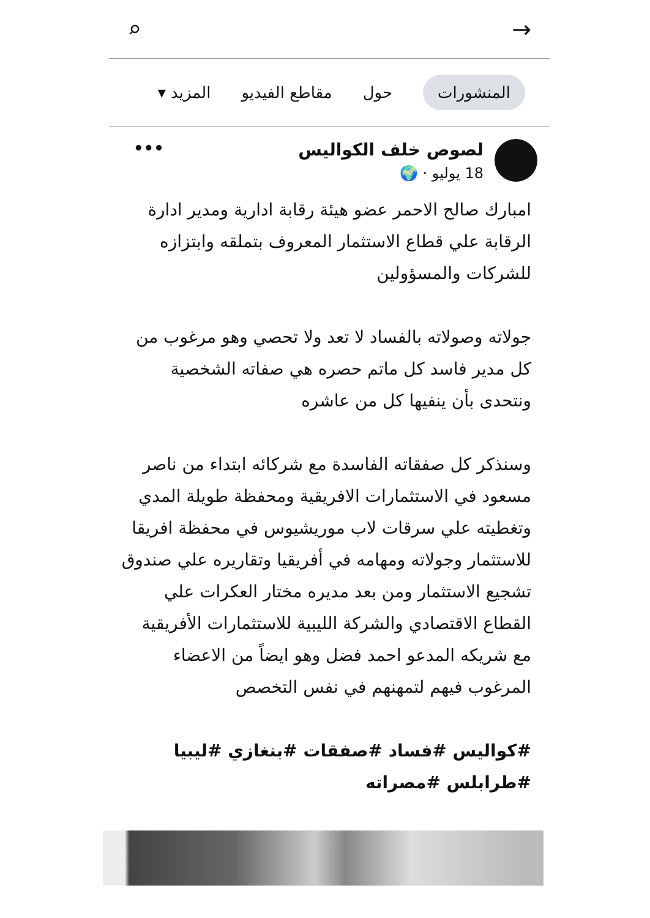⌕ →
المنشورات حول مقاطع الفيديو المزيد ▾
لصوص خلف الكواليس
18 يوليو · 🌍
•••
امبارك صالح الاحمر عضو هيئة رقابة ادارية ومدير ادارة الرقابة علي قطاع الاستثمار المعروف بتملقه وابتزازه للشركات والمسؤولين
جولاته وصولاته بالفساد لا تعد ولا تحصي وهو مرغوب من كل مدير فاسد كل ماتم حصره هي صفاته الشخصية ونتحدى بأن ينفيها كل من عاشره
وسنذكر كل صفقاته الفاسدة مع شركائه ابتداء من ناصر مسعود في الاستثمارات الافريقية ومحفظة طويلة المدي وتغطيته علي سرقات لاب موريشيوس في محفظة افريقا للاستثمار وجولاته ومهامه في أفريقيا وتقاريره علي صندوق تشجيع الاستثمار ومن بعد مديره مختار العكرات علي القطاع الاقتصادي والشركة الليبية للاستثمارات الأفريقية مع شريكه المدعو احمد فضل وهو ايضاً من الاعضاء المرغوب فيهم لتمهنهم في نفس التخصص
#كواليس #فساد #صفقات #بنغازي #ليبيا #طرابلس #مصراته